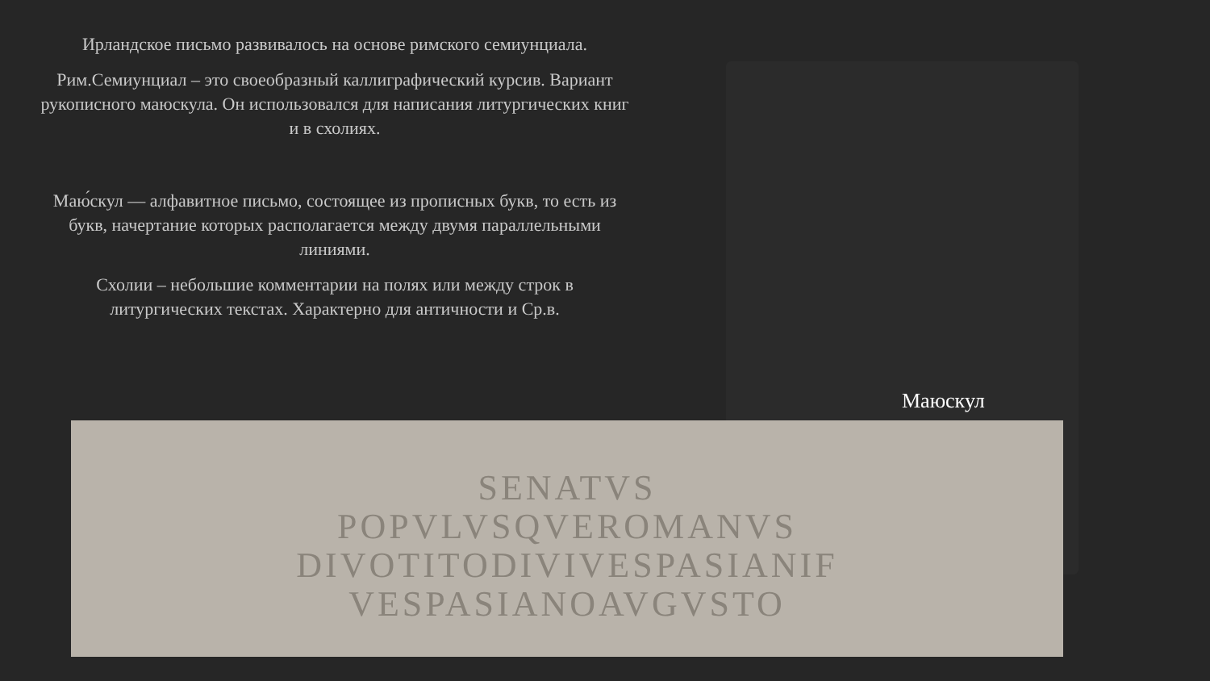Ирландское письмо развивалось на основе римского семиунциала.
Рим.Семиунциал – это своеобразный каллиграфический курсив. Вариант рукописного маюскула. Он использовался для написания литургических книг и в схолиях.
Маю́скул — алфавитное письмо, состоящее из прописных букв, то есть из букв, начертание которых располагается между двумя параллельными линиями.
Схолии – небольшие комментарии на полях или между строк в литургических текстах. Характерно для античности и Ср.в.
Маюскул
SENATVS
POPVLVSQVEROMANVS
DIVOTITODIVIVESPASIANIF
VESPASIANOAVGVSTO